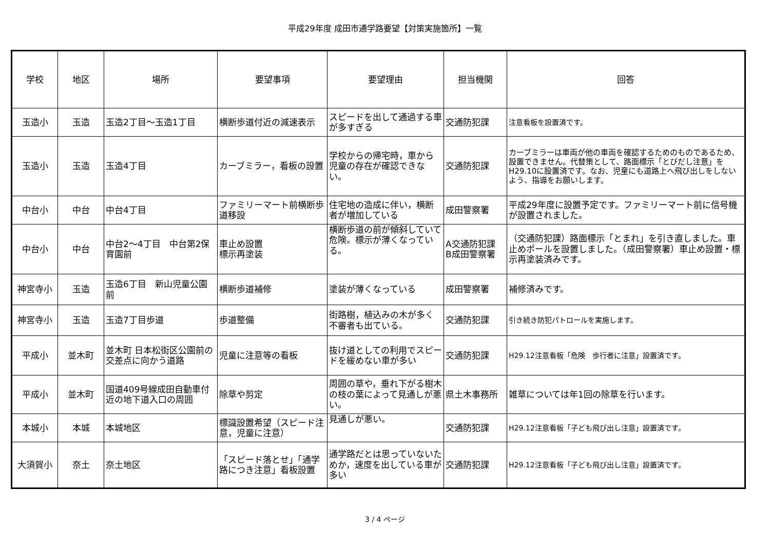平成29年度 成田市通学路要望【対策実施箇所】一覧
| 学校 | 地区 | 場所 | 要望事項 | 要望理由 | 担当機関 | 回答 |
| --- | --- | --- | --- | --- | --- | --- |
| 玉造小 | 玉造 | 玉造2丁目～玉造1丁目 | 横断歩道付近の減速表示 | スピードを出して通過する車が多すぎる | 交通防犯課 | 注意看板を設置済です。 |
| 玉造小 | 玉造 | 玉造4丁目 | カーブミラー，看板の設置 | 学校からの帰宅時，車から児童の存在が確認できない。 | 交通防犯課 | カーブミラーは車両が他の車両を確認するためのものであるため、設置できません。代替策として、路面標示「とびだし注意」をH29.10に設置済です。なお、児童にも道路上へ飛び出しをしないよう、指導をお願いします。 |
| 中台小 | 中台 | 中台4丁目 | ファミリーマート前横断歩道移設 | 住宅地の造成に伴い，横断者が増加している | 成田警察署 | 平成29年度に設置予定です。ファミリーマート前に信号機が設置されました。 |
| 中台小 | 中台 | 中台2～4丁目 中台第2保育園前 | 車止め設置 標示再塗装 | 横断歩道の前が傾斜していて危険。標示が薄くなっている。 | A交通防犯課 B成田警察署 | （交通防犯課）路面標示「とまれ」を引き直しました。車止めポールを設置しました。（成田警察署）車止め設置・標示再塗装済みです。 |
| 神宮寺小 | 玉造 | 玉造6丁目 新山児童公園前 | 横断歩道補修 | 塗装が薄くなっている | 成田警察署 | 補修済みです。 |
| 神宮寺小 | 玉造 | 玉造7丁目歩道 | 歩道整備 | 街路樹，植込みの木が多く不審者も出ている。 | 交通防犯課 | 引き続き防犯パトロールを実施します。 |
| 平成小 | 並木町 | 並木町 日本松街区公園前の交差点に向かう道路 | 児童に注意等の看板 | 抜け道としての利用でスピードを緩めない車が多い | 交通防犯課 | H29.12注意看板「危険 歩行者に注意」設置済です。 |
| 平成小 | 並木町 | 国道409号線成田自動車付近の地下道入口の周囲 | 除草や剪定 | 周囲の草や，垂れ下がる樹木の枝の葉によって見通しが悪い。 | 県土木事務所 | 雑草については年1回の除草を行います。 |
| 本城小 | 本城 | 本城地区 | 標識設置希望（スピード注意，児童に注意） | 見通しが悪い。 | 交通防犯課 | H29.12注意看板「子ども飛び出し注意」設置済です。 |
| 大須賀小 | 奈土 | 奈土地区 | 「スピード落とせ」「通学路につき注意」看板設置 | 通学路だとは思っていないためか，速度を出している車が多い | 交通防犯課 | H29.12注意看板「子ども飛び出し注意」設置済です。 |
3 / 4 ページ